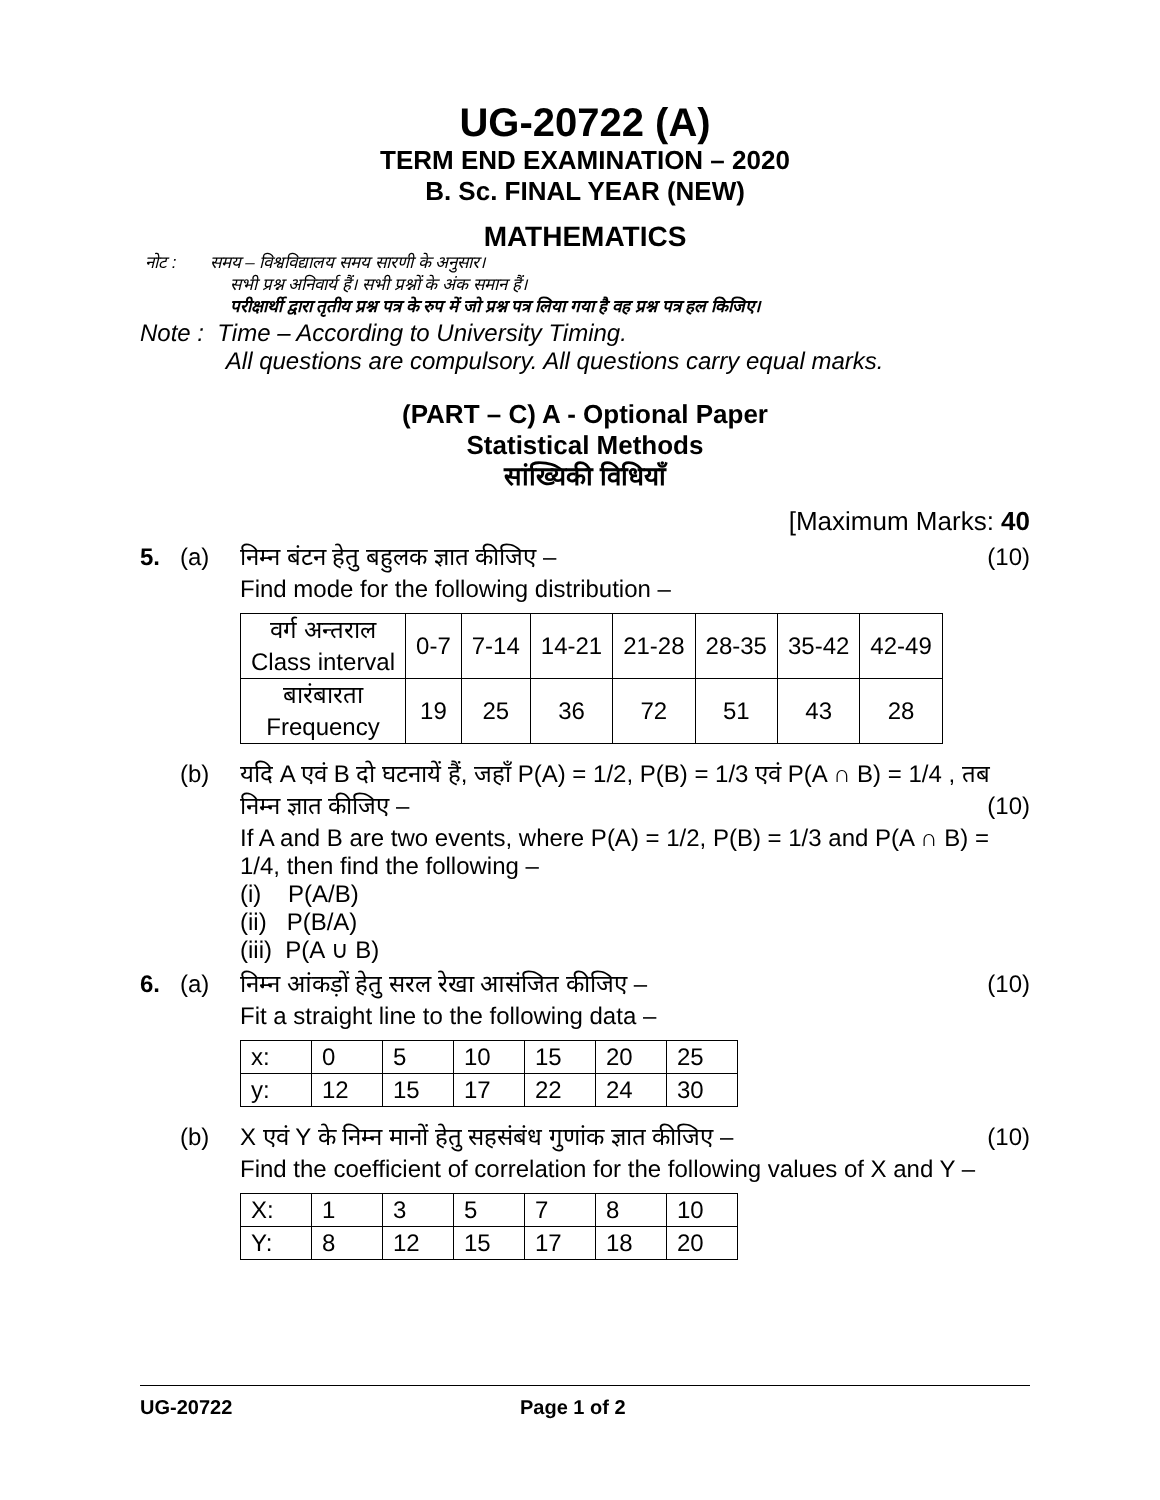UG-20722 (A)
TERM END EXAMINATION – 2020
B. Sc. FINAL YEAR (NEW)
MATHEMATICS
नोट : समय – विश्वविद्यालय समय सारणी के अनुसार।
सभी प्रश्न अनिवार्य हैं। सभी प्रश्नों के अंक समान हैं।
परीक्षार्थी द्वारा तृतीय प्रश्न पत्र के रुप में जो प्रश्न पत्र लिया गया है वह प्रश्न पत्र हल किजिए।
Note : Time – According to University Timing.
All questions are compulsory. All questions carry equal marks.
(PART – C) A - Optional Paper
Statistical Methods
सांख्यिकी विधियाँ
[Maximum Marks: 40
5. (a) (10) निम्न बंटन हेतु बहुलक ज्ञात कीजिए –
Find mode for the following distribution –
| वर्ग अन्तराल Class interval | 0-7 | 7-14 | 14-21 | 21-28 | 28-35 | 35-42 | 42-49 |
| बारंबारता Frequency | 19 | 25 | 36 | 72 | 51 | 43 | 28 |
(b) यदि A एवं B दो घटनायें हैं, जहाँ P(A) = 1/2, P(B) = 1/3 एवं P(A ∩ B) = 1/4 , तब निम्न ज्ञात कीजिए – (10)
If A and B are two events, where P(A) = 1/2, P(B) = 1/3 and P(A ∩ B) = 1/4, then find the following –
(i) P(A/B)
(ii) P(B/A)
(iii) P(A ∪ B)
6. (a) (10) निम्न आंकड़ों हेतु सरल रेखा आसंजित कीजिए –
Fit a straight line to the following data –
| x: | 0 | 5 | 10 | 15 | 20 | 25 |
| y: | 12 | 15 | 17 | 22 | 24 | 30 |
(b) (10) X एवं Y के निम्न मानों हेतु सहसंबंध गुणांक ज्ञात कीजिए –
Find the coefficient of correlation for the following values of X and Y –
| X: | 1 | 3 | 5 | 7 | 8 | 10 |
| Y: | 8 | 12 | 15 | 17 | 18 | 20 |
UG-20722 Page 1 of 2